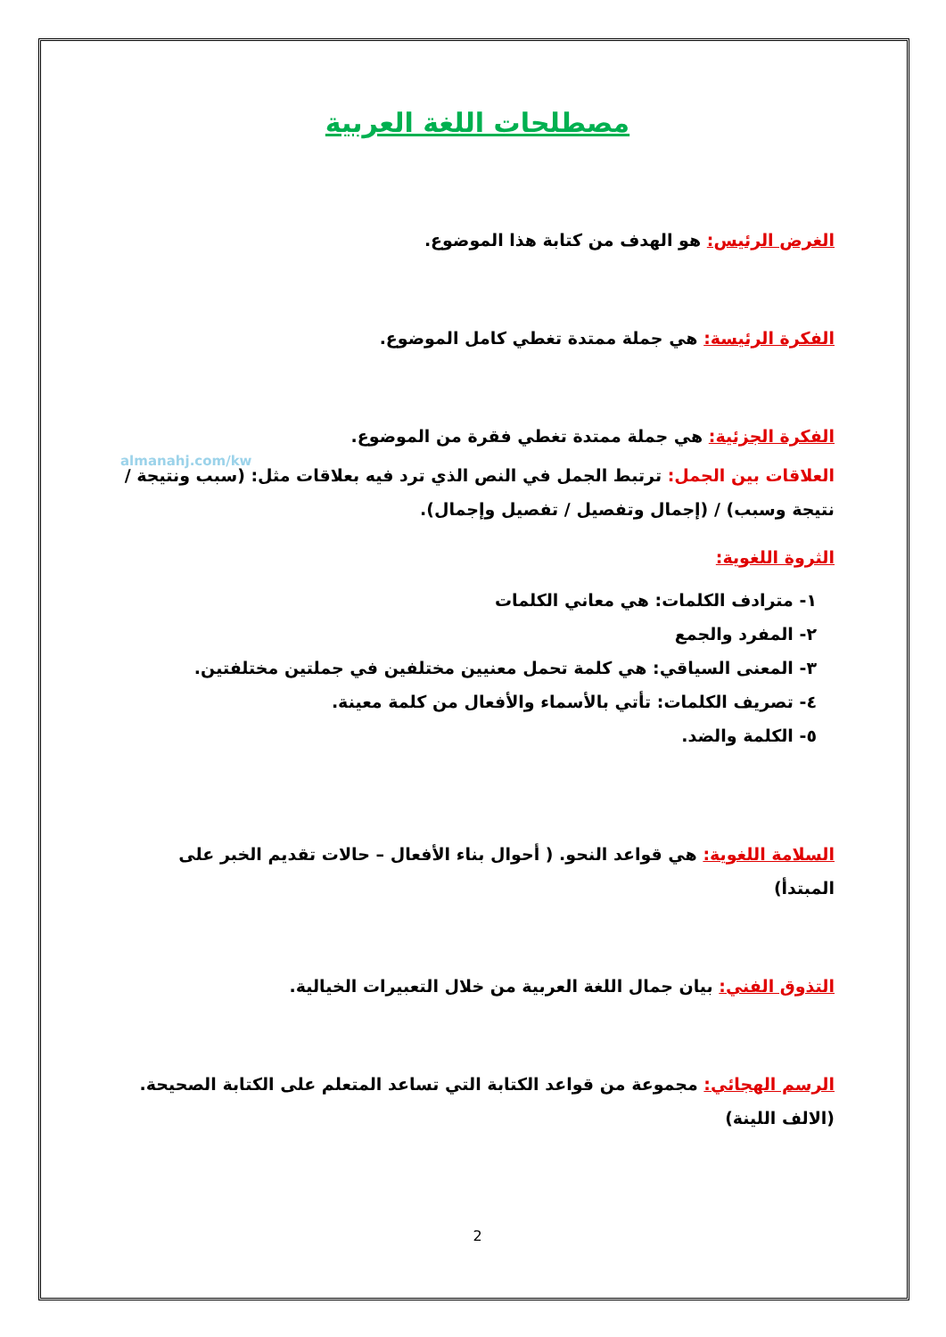مصطلحات اللغة العربية
الغرض الرئيس: هو الهدف من كتابة هذا الموضوع.
الفكرة الرئيسة: هي جملة ممتدة تغطي كامل الموضوع.
الفكرة الجزئية: هي جملة ممتدة تغطي فقرة من الموضوع.
almanahj.com/kw
العلاقات بين الجمل: ترتبط الجمل في النص الذي ترد فيه بعلاقات مثل: (سبب ونتيجة / نتيجة وسبب) / (إجمال وتفصيل / تفصيل وإجمال).
الثروة اللغوية:
١- مترادف الكلمات: هي معاني الكلمات
٢- المفرد والجمع
٣- المعنى السياقي: هي كلمة تحمل معنيين مختلفين في جملتين مختلفتين.
٤- تصريف الكلمات: تأتي بالأسماء والأفعال من كلمة معينة.
٥- الكلمة والضد.
السلامة اللغوية: هي قواعد النحو. ( أحوال بناء الأفعال – حالات تقديم الخبر على المبتدأ)
التذوق الفني: بيان جمال اللغة العربية من خلال التعبيرات الخيالية.
الرسم الهجائي: مجموعة من قواعد الكتابة التي تساعد المتعلم على الكتابة الصحيحة.(الالف اللينة)
2